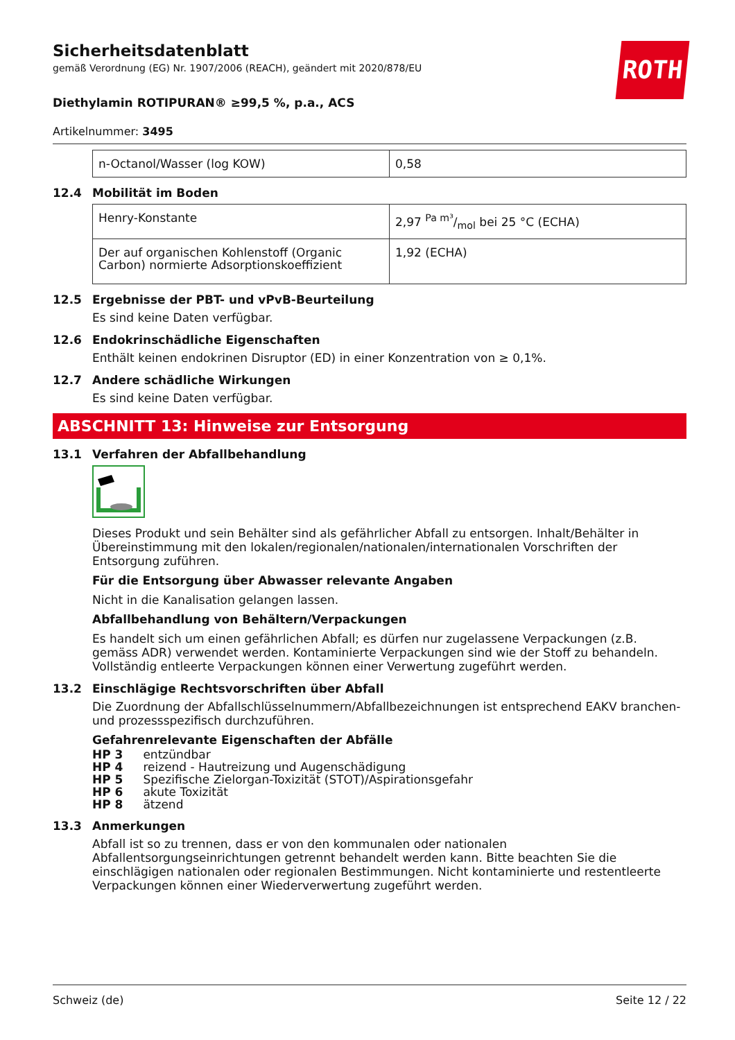ROTH
Sicherheitsdatenblatt
gemäß Verordnung (EG) Nr. 1907/2006 (REACH), geändert mit 2020/878/EU
Diethylamin ROTIPURAN® ≥99,5 %, p.a., ACS
Artikelnummer: 3495
| n-Octanol/Wasser (log KOW) | 0,58 |
12.4 Mobilität im Boden
| Henry-Konstante | 2,97 Pa m³/mol bei 25 °C (ECHA) |
| Der auf organischen Kohlenstoff (Organic Carbon) normierte Adsorptionskoeffizient | 1,92 (ECHA) |
12.5 Ergebnisse der PBT- und vPvB-Beurteilung
Es sind keine Daten verfügbar.
12.6 Endokrinschädliche Eigenschaften
Enthält keinen endokrinen Disruptor (ED) in einer Konzentration von ≥ 0,1%.
12.7 Andere schädliche Wirkungen
Es sind keine Daten verfügbar.
ABSCHNITT 13: Hinweise zur Entsorgung
13.1 Verfahren der Abfallbehandlung
Dieses Produkt und sein Behälter sind als gefährlicher Abfall zu entsorgen. Inhalt/Behälter in Übereinstimmung mit den lokalen/regionalen/nationalen/internationalen Vorschriften der Entsorgung zuführen.
Für die Entsorgung über Abwasser relevante Angaben
Nicht in die Kanalisation gelangen lassen.
Abfallbehandlung von Behältern/Verpackungen
Es handelt sich um einen gefährlichen Abfall; es dürfen nur zugelassene Verpackungen (z.B. gemäss ADR) verwendet werden. Kontaminierte Verpackungen sind wie der Stoff zu behandeln. Vollständig entleerte Verpackungen können einer Verwertung zugeführt werden.
13.2 Einschlägige Rechtsvorschriften über Abfall
Die Zuordnung der Abfallschlüsselnummern/Abfallbezeichnungen ist entsprechend EAKV branchen- und prozessspezifisch durchzuführen.
Gefahrenrelevante Eigenschaften der Abfälle
HP 3 entzündbar
HP 4 reizend - Hautreizung und Augenschädigung
HP 5 Spezifische Zielorgan-Toxizität (STOT)/Aspirationsgefahr
HP 6 akute Toxizität
HP 8 ätzend
13.3 Anmerkungen
Abfall ist so zu trennen, dass er von den kommunalen oder nationalen Abfallentsorgungseinrichtungen getrennt behandelt werden kann. Bitte beachten Sie die einschlägigen nationalen oder regionalen Bestimmungen. Nicht kontaminierte und restentleerte Verpackungen können einer Wiederverwertung zugeführt werden.
Schweiz (de) Seite 12 / 22